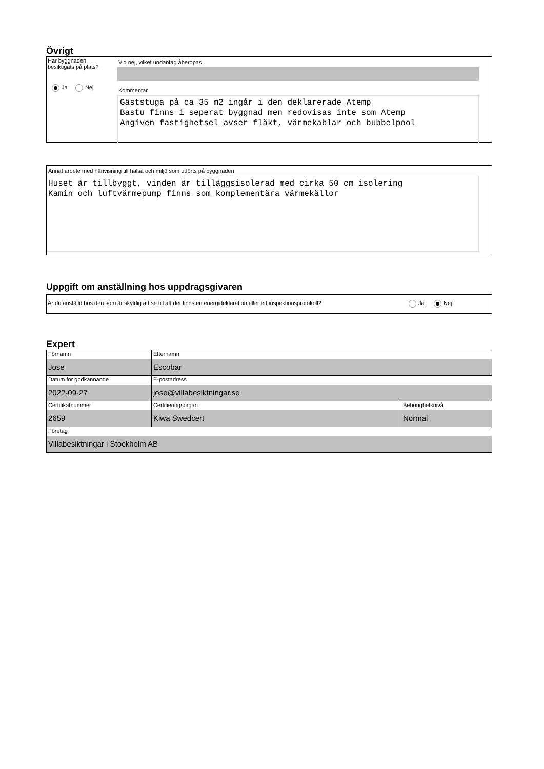Övrigt
Har byggnaden
besiktigats på plats?
Ja Nej
Vid nej, vilket undantag åberopas
Kommentar
Gäststuga på ca 35 m2 ingår i den deklarerade Atemp Bastu finns i seperat byggnad men redovisas inte som Atemp Angiven fastighetsel avser fläkt, värmekablar och bubbelpool
Annat arbete med hänvisning till hälsa och miljö som utförts på byggnaden
Huset är tillbyggt, vinden är tilläggsisolerad med cirka 50 cm isolering Kamin och luftvärmepump finns som komplementära värmekällor
Uppgift om anställning hos uppdragsgivaren
Är du anställd hos den som är skyldig att se till att det finns en energideklaration eller ett inspektionsprotokoll?
Ja Nej
Expert
| Förnamn Jose | Efternamn Escobar | |
| Datum för godkännande 2022-09-27 | E-postadress jose@villabesiktningar.se | |
| Certifikatnummer 2659 | Certifieringsorgan Kiwa Swedcert | Behörighetsnivå Normal |
| Företag Villabesiktningar i Stockholm AB | | |